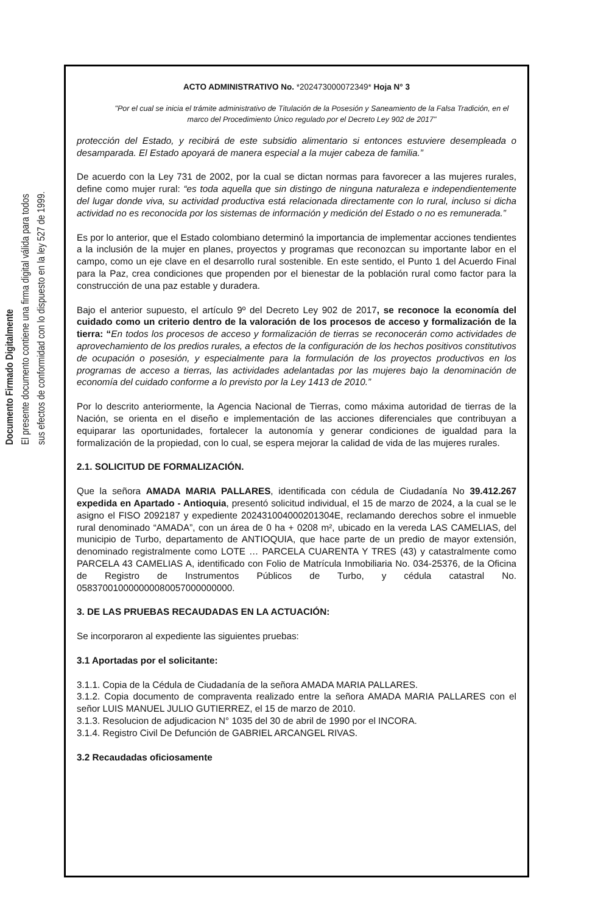Documento Firmado Digitalmente
El presente documento contiene una firma digital válida para todos
sus efectos de conformidad con lo dispuesto en la ley 527 de 1999.
ACTO ADMINISTRATIVO No. *202473000072349* Hoja N° 3
"Por el cual se inicia el trámite administrativo de Titulación de la Posesión y Saneamiento de la Falsa Tradición, en el marco del Procedimiento Único regulado por el Decreto Ley 902 de 2017"
protección del Estado, y recibirá de este subsidio alimentario si entonces estuviere desempleada o desamparada. El Estado apoyará de manera especial a la mujer cabeza de familia.”
De acuerdo con la Ley 731 de 2002, por la cual se dictan normas para favorecer a las mujeres rurales, define como mujer rural: “es toda aquella que sin distingo de ninguna naturaleza e independientemente del lugar donde viva, su actividad productiva está relacionada directamente con lo rural, incluso si dicha actividad no es reconocida por los sistemas de información y medición del Estado o no es remunerada.”
Es por lo anterior, que el Estado colombiano determinó la importancia de implementar acciones tendientes a la inclusión de la mujer en planes, proyectos y programas que reconozcan su importante labor en el campo, como un eje clave en el desarrollo rural sostenible. En este sentido, el Punto 1 del Acuerdo Final para la Paz, crea condiciones que propenden por el bienestar de la población rural como factor para la construcción de una paz estable y duradera.
Bajo el anterior supuesto, el artículo 9º del Decreto Ley 902 de 2017, se reconoce la economía del cuidado como un criterio dentro de la valoración de los procesos de acceso y formalización de la tierra: “En todos los procesos de acceso y formalización de tierras se reconocerán como actividades de aprovechamiento de los predios rurales, a efectos de la configuración de los hechos positivos constitutivos de ocupación o posesión, y especialmente para la formulación de los proyectos productivos en los programas de acceso a tierras, las actividades adelantadas por las mujeres bajo la denominación de economía del cuidado conforme a lo previsto por la Ley 1413 de 2010.”
Por lo descrito anteriormente, la Agencia Nacional de Tierras, como máxima autoridad de tierras de la Nación, se orienta en el diseño e implementación de las acciones diferenciales que contribuyan a equiparar las oportunidades, fortalecer la autonomía y generar condiciones de igualdad para la formalización de la propiedad, con lo cual, se espera mejorar la calidad de vida de las mujeres rurales.
2.1. SOLICITUD DE FORMALIZACIÓN.
Que la señora AMADA MARIA PALLARES, identificada con cédula de Ciudadanía No 39.412.267 expedida en Apartado - Antioquia, presentó solicitud individual, el 15 de marzo de 2024, a la cual se le asigno el FISO 2092187 y expediente 202431004000201304E, reclamando derechos sobre el inmueble rural denominado “AMADA”, con un área de 0 ha + 0208 m², ubicado en la vereda LAS CAMELIAS, del municipio de Turbo, departamento de ANTIOQUIA, que hace parte de un predio de mayor extensión, denominado registralmente como LOTE … PARCELA CUARENTA Y TRES (43) y catastralmente como PARCELA 43 CAMELIAS A, identificado con Folio de Matrícula Inmobiliaria No. 034-25376, de la Oficina de Registro de Instrumentos Públicos de Turbo, y cédula catastral No. 058370010000000080057000000000.
3. DE LAS PRUEBAS RECAUDADAS EN LA ACTUACIÓN:
Se incorporaron al expediente las siguientes pruebas:
3.1 Aportadas por el solicitante:
3.1.1. Copia de la Cédula de Ciudadanía de la señora AMADA MARIA PALLARES.
3.1.2. Copia documento de compraventa realizado entre la señora AMADA MARIA PALLARES con el señor LUIS MANUEL JULIO GUTIERREZ, el 15 de marzo de 2010.
3.1.3. Resolucion de adjudicacion N° 1035 del 30 de abril de 1990 por el INCORA.
3.1.4. Registro Civil De Defunción de GABRIEL ARCANGEL RIVAS.
3.2 Recaudadas oficiosamente